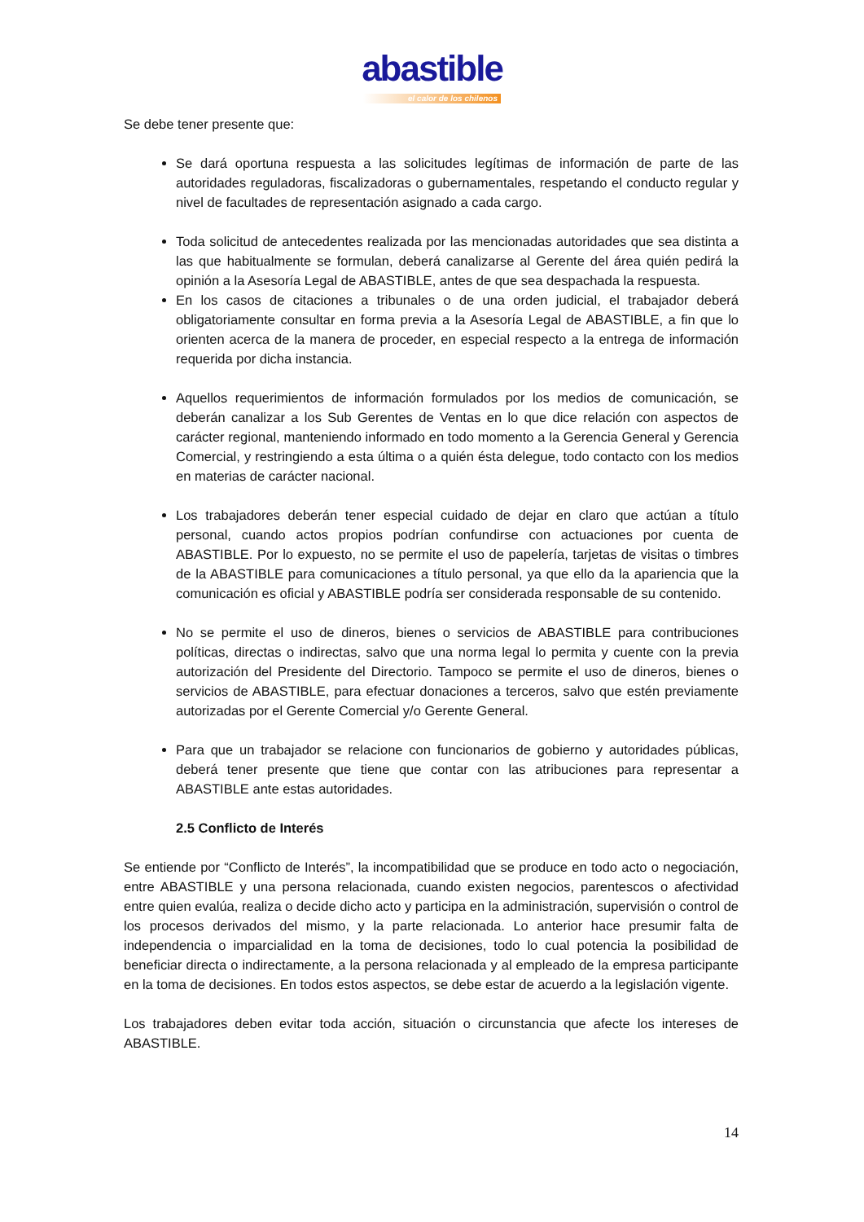abastible
el calor de los chilenos
Se debe tener presente que:
Se dará oportuna respuesta a las solicitudes legítimas de información de parte de las autoridades reguladoras, fiscalizadoras o gubernamentales, respetando el conducto regular y nivel de facultades de representación asignado a cada cargo.
Toda solicitud de antecedentes realizada por las mencionadas autoridades que sea distinta a las que habitualmente se formulan, deberá canalizarse al Gerente del área quién pedirá la opinión a la Asesoría Legal de ABASTIBLE, antes de que sea despachada la respuesta.
En los casos de citaciones a tribunales o de una orden judicial, el trabajador deberá obligatoriamente consultar en forma previa a la Asesoría Legal de ABASTIBLE, a fin que lo orienten acerca de la manera de proceder, en especial respecto a la entrega de información requerida por dicha instancia.
Aquellos requerimientos de información formulados por los medios de comunicación, se deberán canalizar a los Sub Gerentes de Ventas en lo que dice relación con aspectos de carácter regional, manteniendo informado en todo momento a la Gerencia General y Gerencia Comercial, y restringiendo a esta última o a quién ésta delegue, todo contacto con los medios en materias de carácter nacional.
Los trabajadores deberán tener especial cuidado de dejar en claro que actúan a título personal, cuando actos propios podrían confundirse con actuaciones por cuenta de ABASTIBLE. Por lo expuesto, no se permite el uso de papelería, tarjetas de visitas o timbres de la ABASTIBLE para comunicaciones a título personal, ya que ello da la apariencia que la comunicación es oficial y ABASTIBLE podría ser considerada responsable de su contenido.
No se permite el uso de dineros, bienes o servicios de ABASTIBLE para contribuciones políticas, directas o indirectas, salvo que una norma legal lo permita y cuente con la previa autorización del Presidente del Directorio. Tampoco se permite el uso de dineros, bienes o servicios de ABASTIBLE, para efectuar donaciones a terceros, salvo que estén previamente autorizadas por el Gerente Comercial y/o Gerente General.
Para que un trabajador se relacione con funcionarios de gobierno y autoridades públicas, deberá tener presente que tiene que contar con las atribuciones para representar a ABASTIBLE ante estas autoridades.
2.5 Conflicto de Interés
Se entiende por “Conflicto de Interés”, la incompatibilidad que se produce en todo acto o negociación, entre ABASTIBLE y una persona relacionada, cuando existen negocios, parentescos o afectividad entre quien evalúa, realiza o decide dicho acto y participa en la administración, supervisión o control de los procesos derivados del mismo, y la parte relacionada. Lo anterior hace presumir falta de independencia o imparcialidad en la toma de decisiones, todo lo cual potencia la posibilidad de beneficiar directa o indirectamente, a la persona relacionada y al empleado de la empresa participante en la toma de decisiones. En todos estos aspectos, se debe estar de acuerdo a la legislación vigente.
Los trabajadores deben evitar toda acción, situación o circunstancia que afecte los intereses de ABASTIBLE.
14